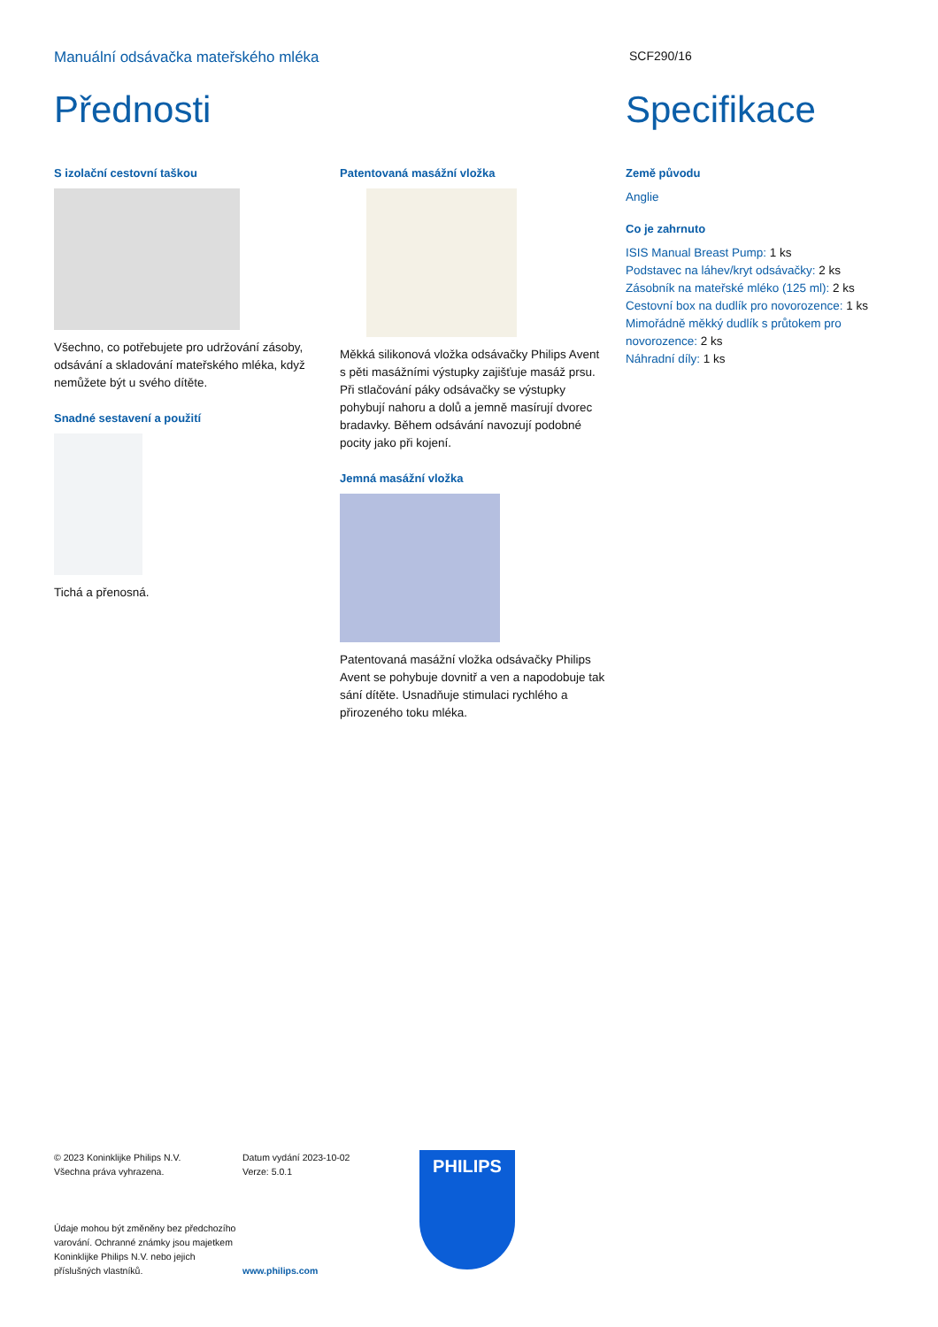Manuální odsávačka mateřského mléka
SCF290/16
Přednosti
S izolační cestovní taškou
Všechno, co potřebujete pro udržování zásoby, odsávání a skladování mateřského mléka, když nemůžete být u svého dítěte.
Snadné sestavení a použití
Tichá a přenosná.
Patentovaná masážní vložka
Měkká silikonová vložka odsávačky Philips Avent s pěti masážními výstupky zajišťuje masáž prsu. Při stlačování páky odsávačky se výstupky pohybují nahoru a dolů a jemně masírují dvorec bradavky. Během odsávání navozují podobné pocity jako při kojení.
Jemná masážní vložka
Patentovaná masážní vložka odsávačky Philips Avent se pohybuje dovnitř a ven a napodobuje tak sání dítěte. Usnadňuje stimulaci rychlého a přirozeného toku mléka.
Specifikace
Země původu
Anglie
Co je zahrnuto
ISIS Manual Breast Pump: 1 ks
Podstavec na láhev/kryt odsávačky: 2 ks
Zásobník na mateřské mléko (125 ml): 2 ks
Cestovní box na dudlík pro novorozence: 1 ks
Mimořádně měkký dudlík s průtokem pro novorozence: 2 ks
Náhradní díly: 1 ks
© 2023 Koninklijke Philips N.V.
Všechna práva vyhrazena.
Údaje mohou být změněny bez předchozího varování. Ochranné známky jsou majetkem Koninklijke Philips N.V. nebo jejich příslušných vlastníků.
Datum vydání 2023-10-02
Verze: 5.0.1
www.philips.com
PHILIPS